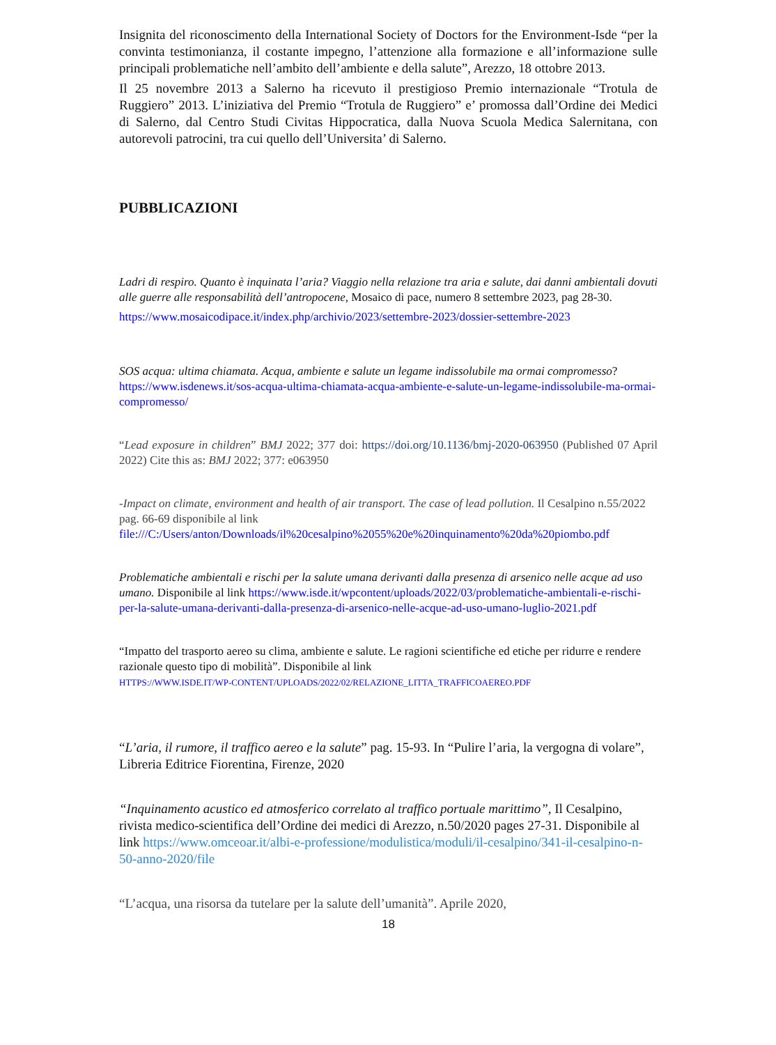Insignita del riconoscimento della International Society of Doctors for the Environment-Isde “per la convinta testimonianza, il costante impegno, l’attenzione alla formazione e all’informazione sulle principali problematiche nell’ambito dell’ambiente e della salute”, Arezzo, 18 ottobre 2013.
Il 25 novembre 2013 a Salerno ha ricevuto il prestigioso Premio internazionale “Trotula de Ruggiero” 2013. L’iniziativa del Premio “Trotula de Ruggiero” e’ promossa dall’Ordine dei Medici di Salerno, dal Centro Studi Civitas Hippocratica, dalla Nuova Scuola Medica Salernitana, con autorevoli patrocini, tra cui quello dell’Universita’ di Salerno.
PUBBLICAZIONI
Ladri di respiro. Quanto è inquinata l’aria? Viaggio nella relazione tra aria e salute, dai danni ambientali dovuti alle guerre alle responsabilità dell’antropocene, Mosaico di pace, numero 8 settembre 2023, pag 28-30.
https://www.mosaicodipace.it/index.php/archivio/2023/settembre-2023/dossier-settembre-2023
SOS acqua: ultima chiamata. Acqua, ambiente e salute un legame indissolubile ma ormai compromesso? https://www.isdenews.it/sos-acqua-ultima-chiamata-acqua-ambiente-e-salute-un-legame-indissolubile-ma-ormai-compromesso/
“Lead exposure in children” BMJ 2022; 377 doi: https://doi.org/10.1136/bmj-2020-063950 (Published 07 April 2022) Cite this as: BMJ 2022; 377: e063950
-Impact on climate, environment and health of air transport. The case of lead pollution. Il Cesalpino n.55/2022 pag. 66-69 disponibile al link file:///C:/Users/anton/Downloads/il%20cesalpino%2055%20e%20inquinamento%20da%20piombo.pdf
Problematiche ambientali e rischi per la salute umana derivanti dalla presenza di arsenico nelle acque ad uso umano. Disponibile al link https://www.isde.it/wpcontent/uploads/2022/03/problematiche-ambientali-e-rischi-per-la-salute-umana-derivanti-dalla-presenza-di-arsenico-nelle-acque-ad-uso-umano-luglio-2021.pdf
“Impatto del trasporto aereo su clima, ambiente e salute. Le ragioni scientifiche ed etiche per ridurre e rendere razionale questo tipo di mobilità”. Disponibile al link
HTTPS://WWW.ISDE.IT/WP-CONTENT/UPLOADS/2022/02/RELAZIONE_LITTA_TRAFFICOAEREO.PDF
“L’aria, il rumore, il traffico aereo e la salute” pag. 15-93. In “Pulire l’aria, la vergogna di volare”, Libreria Editrice Fiorentina, Firenze, 2020
“Inquinamento acustico ed atmosferico correlato al traffico portuale marittimo”, Il Cesalpino, rivista medico-scientifica dell’Ordine dei medici di Arezzo, n.50/2020 pages 27-31. Disponibile al link https://www.omceoar.it/albi-e-professione/modulistica/moduli/il-cesalpino/341-il-cesalpino-n-50-anno-2020/file
“L’acqua, una risorsa da tutelare per la salute dell’umanità”. Aprile 2020,
18